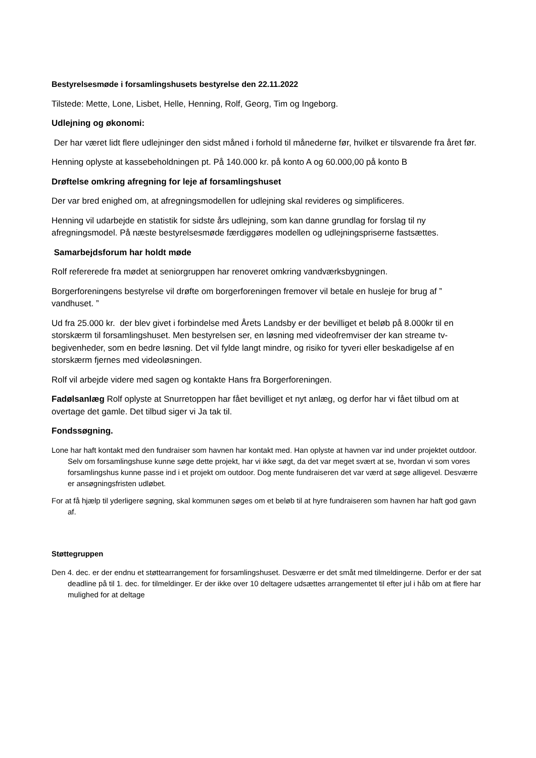Bestyrelsesmøde i forsamlingshusets bestyrelse den 22.11.2022
Tilstede: Mette, Lone, Lisbet, Helle, Henning, Rolf, Georg, Tim og Ingeborg.
Udlejning og økonomi:
Der har været lidt flere udlejninger den sidst måned i forhold til månederne før, hvilket er tilsvarende fra året før.
Henning oplyste at kassebeholdningen pt. På 140.000 kr. på konto A og 60.000,00 på konto B
Drøftelse omkring afregning for leje af forsamlingshuset
Der var bred enighed om, at afregningsmodellen for udlejning skal revideres og simplificeres.
Henning vil udarbejde en statistik for sidste års udlejning, som kan danne grundlag for forslag til ny afregningsmodel. På næste bestyrelsesmøde færdiggøres modellen og udlejningspriserne fastsættes.
Samarbejdsforum har holdt møde
Rolf refererede fra mødet at seniorgruppen har renoveret omkring vandværksbygningen.
Borgerforeningens bestyrelse vil drøfte om borgerforeningen fremover vil betale en husleje for brug af ” vandhuset. ”
Ud fra 25.000 kr. der blev givet i forbindelse med Årets Landsby er der bevilliget et beløb på 8.000kr til en storskærm til forsamlingshuset. Men bestyrelsen ser, en løsning med videofremviser der kan streame tv-begivenheder, som en bedre løsning. Det vil fylde langt mindre, og risiko for tyveri eller beskadigelse af en storskærm fjernes med videoløsningen.
Rolf vil arbejde videre med sagen og kontakte Hans fra Borgerforeningen.
Fadølsanlæg Rolf oplyste at Snurretoppen har fået bevilliget et nyt anlæg, og derfor har vi fået tilbud om at overtage det gamle. Det tilbud siger vi Ja tak til.
Fondssøgning.
Lone har haft kontakt med den fundraiser som havnen har kontakt med. Han oplyste at havnen var ind under projektet outdoor. Selv om forsamlingshuse kunne søge dette projekt, har vi ikke søgt, da det var meget svært at se, hvordan vi som vores forsamlingshus kunne passe ind i et projekt om outdoor. Dog mente fundraiseren det var værd at søge alligevel. Desværre er ansøgningsfristen udløbet.
For at få hjælp til yderligere søgning, skal kommunen søges om et beløb til at hyre fundraiseren som havnen har haft god gavn af.
Støttegruppen
Den 4. dec. er der endnu et støttearrangement for forsamlingshuset. Desværre er det småt med tilmeldingerne. Derfor er der sat deadline på til 1. dec. for tilmeldinger. Er der ikke over 10 deltagere udsættes arrangementet til efter jul i håb om at flere har mulighed for at deltage